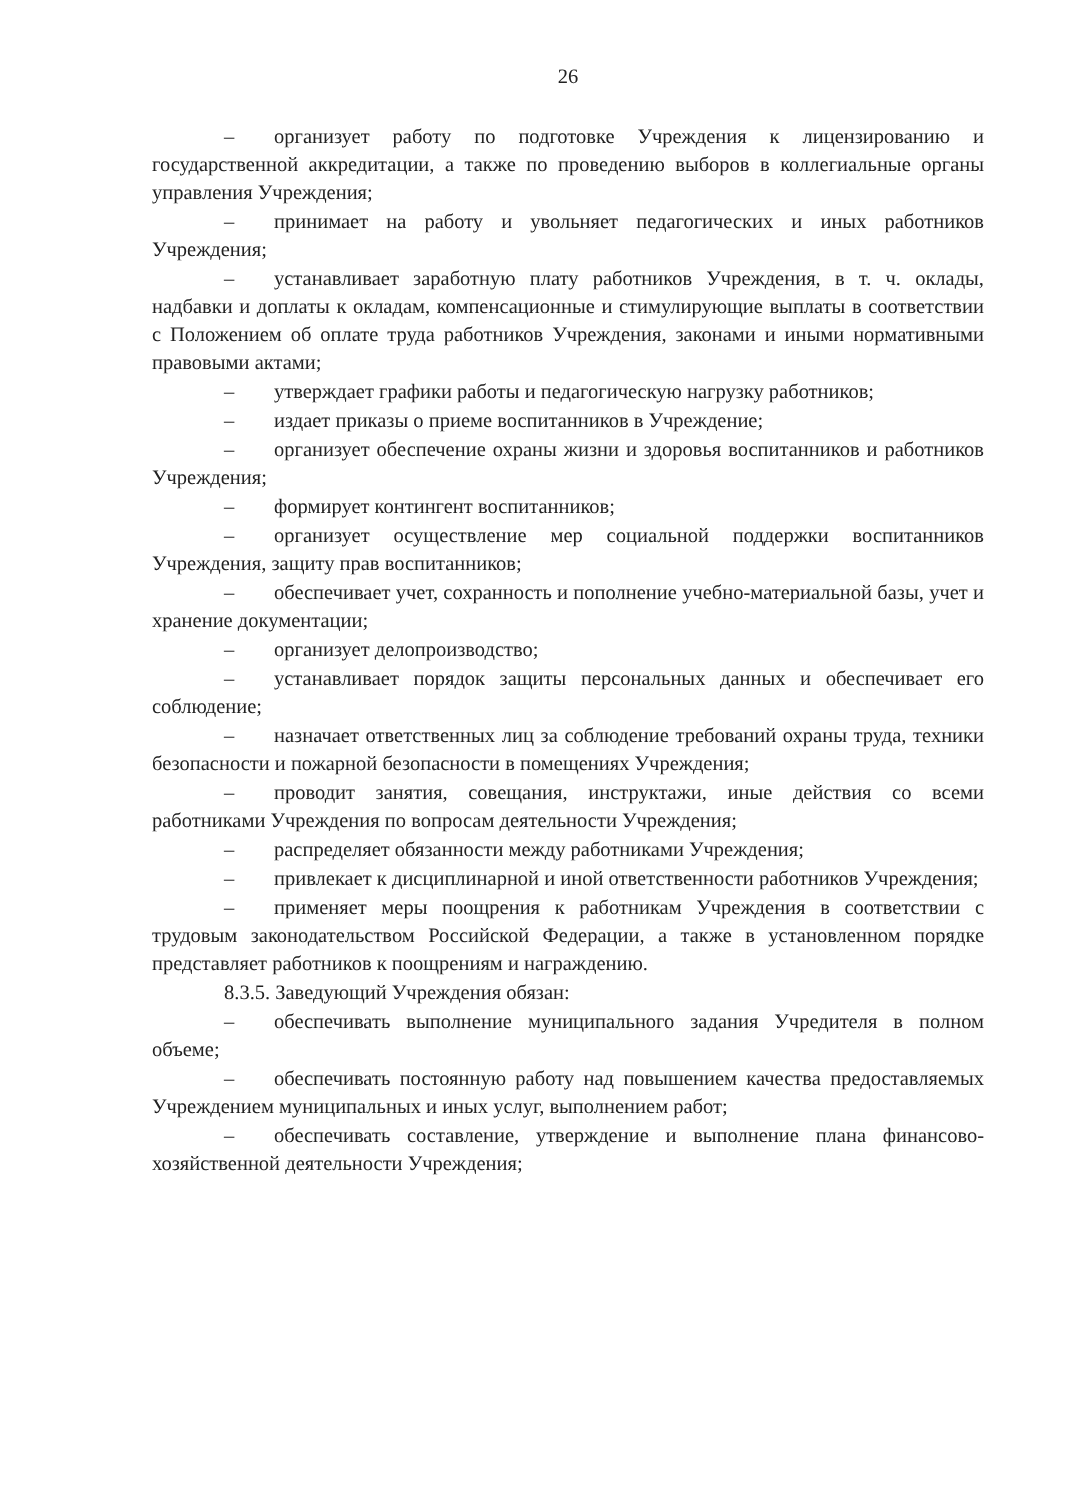26
– организует работу по подготовке Учреждения к лицензированию и государственной аккредитации, а также по проведению выборов в коллегиальные органы управления Учреждения;
– принимает на работу и увольняет педагогических и иных работников Учреждения;
– устанавливает заработную плату работников Учреждения, в т. ч. оклады, надбавки и доплаты к окладам, компенсационные и стимулирующие выплаты в соответствии с Положением об оплате труда работников Учреждения, законами и иными нормативными правовыми актами;
– утверждает графики работы и педагогическую нагрузку работников;
– издает приказы о приеме воспитанников в Учреждение;
– организует обеспечение охраны жизни и здоровья воспитанников и работников Учреждения;
– формирует контингент воспитанников;
– организует осуществление мер социальной поддержки воспитанников Учреждения, защиту прав воспитанников;
– обеспечивает учет, сохранность и пополнение учебно-материальной базы, учет и хранение документации;
– организует делопроизводство;
– устанавливает порядок защиты персональных данных и обеспечивает его соблюдение;
– назначает ответственных лиц за соблюдение требований охраны труда, техники безопасности и пожарной безопасности в помещениях Учреждения;
– проводит занятия, совещания, инструктажи, иные действия со всеми работниками Учреждения по вопросам деятельности Учреждения;
– распределяет обязанности между работниками Учреждения;
– привлекает к дисциплинарной и иной ответственности работников Учреждения;
– применяет меры поощрения к работникам Учреждения в соответствии с трудовым законодательством Российской Федерации, а также в установленном порядке представляет работников к поощрениям и награждению.
8.3.5. Заведующий Учреждения обязан:
– обеспечивать выполнение муниципального задания Учредителя в полном объеме;
– обеспечивать постоянную работу над повышением качества предоставляемых Учреждением муниципальных и иных услуг, выполнением работ;
– обеспечивать составление, утверждение и выполнение плана финансово-хозяйственной деятельности Учреждения;